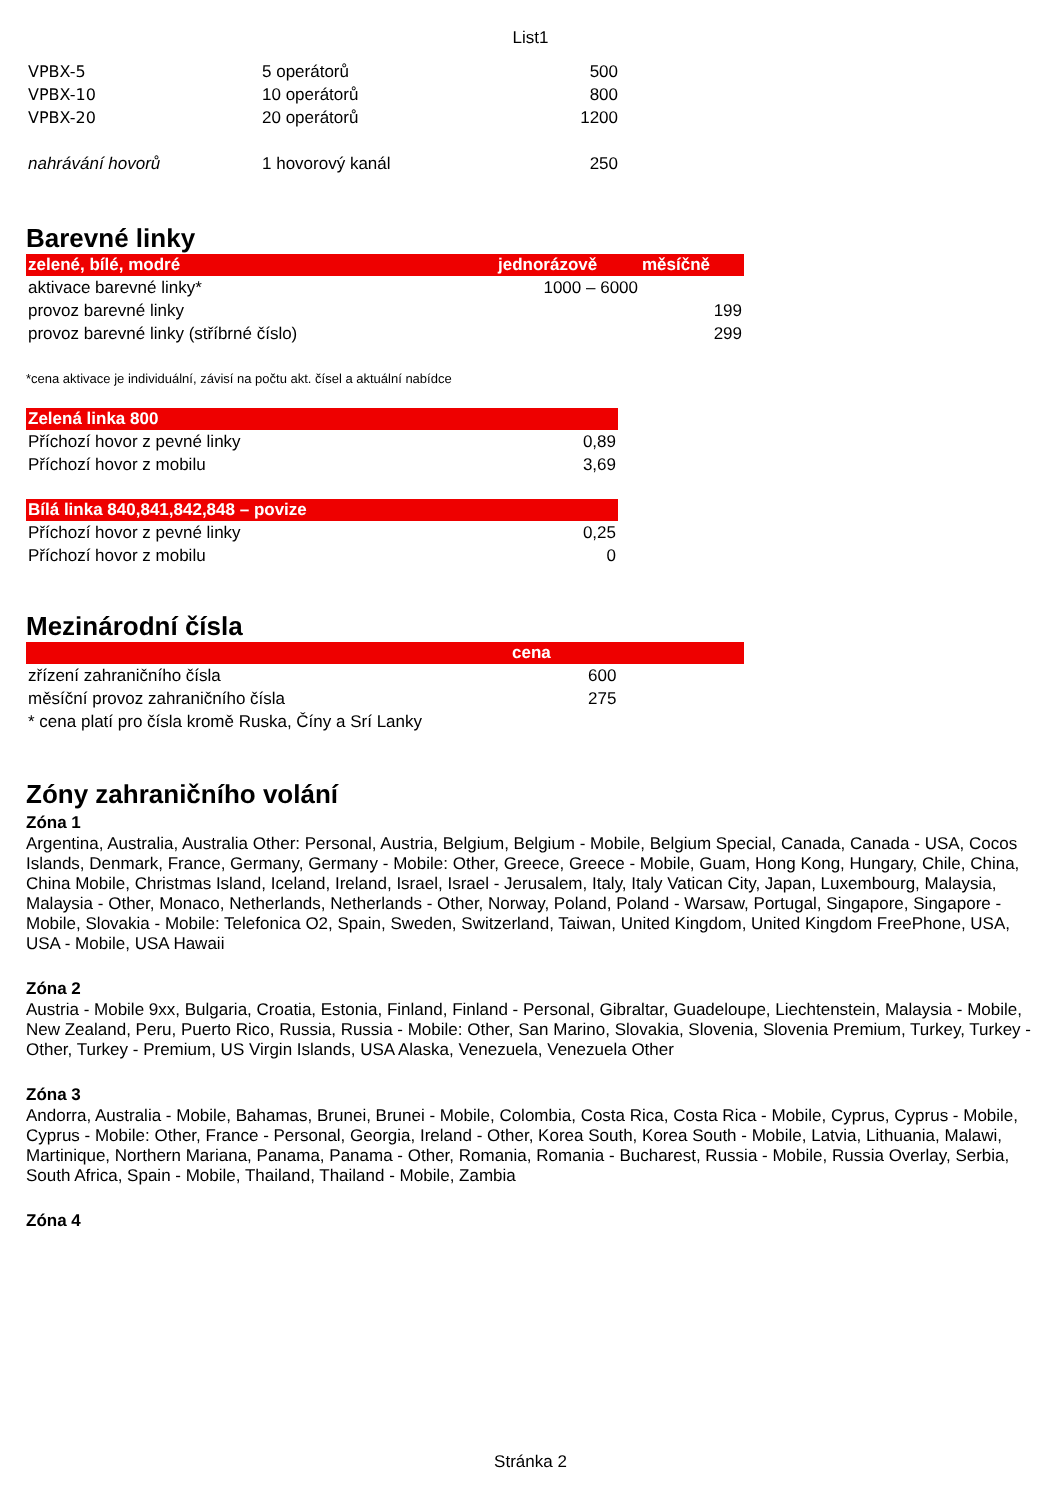List1
| VPBX-5 | 5 operátorů | 500 |
| VPBX-10 | 10 operátorů | 800 |
| VPBX-20 | 20 operátorů | 1200 |
| nahrávání hovorů | 1 hovorový kanál | 250 |
Barevné linky
| zelené, bílé, modré | jednorázově | měsíčně |
| --- | --- | --- |
| aktivace barevné linky* | 1000 – 6000 | |
| provoz barevné linky | | 199 |
| provoz barevné linky (stříbrné číslo) | | 299 |
*cena aktivace je individuální, závisí na počtu akt. čísel a aktuální nabídce
| Zelená linka 800 | |
| --- | --- |
| Příchozí hovor z pevné linky | 0,89 |
| Příchozí hovor z mobilu | 3,69 |
| Bílá linka 840,841,842,848 – povize | |
| Příchozí hovor z pevné linky | 0,25 |
| Příchozí hovor z mobilu | 0 |
Mezinárodní čísla
| | cena |
| --- | --- |
| zřízení zahraničního čísla | 600 |
| měsíční provoz zahraničního čísla | 275 |
| * cena platí pro čísla kromě Ruska, Číny a Srí Lanky | |
Zóny zahraničního volání
Zóna 1
Argentina, Australia, Australia Other: Personal, Austria, Belgium, Belgium - Mobile, Belgium Special, Canada, Canada - USA, Cocos Islands, Denmark, France, Germany, Germany - Mobile: Other, Greece, Greece - Mobile, Guam, Hong Kong, Hungary, Chile, China, China Mobile, Christmas Island, Iceland, Ireland, Israel, Israel - Jerusalem, Italy, Italy Vatican City, Japan, Luxembourg, Malaysia, Malaysia - Other, Monaco, Netherlands, Netherlands - Other, Norway, Poland, Poland - Warsaw, Portugal, Singapore, Singapore - Mobile, Slovakia - Mobile: Telefonica O2, Spain, Sweden, Switzerland, Taiwan, United Kingdom, United Kingdom FreePhone, USA, USA - Mobile, USA Hawaii
Zóna 2
Austria - Mobile 9xx, Bulgaria, Croatia, Estonia, Finland, Finland - Personal, Gibraltar, Guadeloupe, Liechtenstein, Malaysia - Mobile, New Zealand, Peru, Puerto Rico, Russia, Russia - Mobile: Other, San Marino, Slovakia, Slovenia, Slovenia Premium, Turkey, Turkey - Other, Turkey - Premium, US Virgin Islands, USA Alaska, Venezuela, Venezuela Other
Zóna 3
Andorra, Australia - Mobile, Bahamas, Brunei, Brunei - Mobile, Colombia, Costa Rica, Costa Rica - Mobile, Cyprus, Cyprus - Mobile, Cyprus - Mobile: Other, France - Personal, Georgia, Ireland - Other, Korea South, Korea South - Mobile, Latvia, Lithuania, Malawi, Martinique, Northern Mariana, Panama, Panama - Other, Romania, Romania - Bucharest, Russia - Mobile, Russia Overlay, Serbia, South Africa, Spain - Mobile, Thailand, Thailand - Mobile, Zambia
Zóna 4
Stránka 2